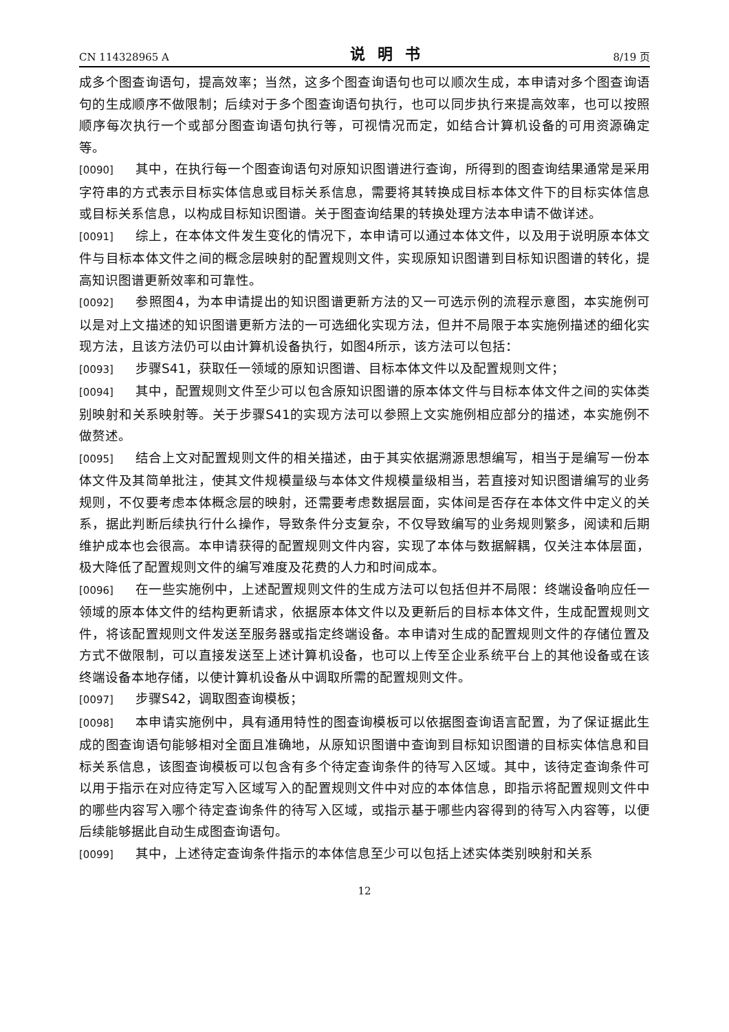CN 114328965 A 说明书 8/19 页
成多个图查询语句，提高效率；当然，这多个图查询语句也可以顺次生成，本申请对多个图查询语句的生成顺序不做限制；后续对于多个图查询语句执行，也可以同步执行来提高效率，也可以按照顺序每次执行一个或部分图查询语句执行等，可视情况而定，如结合计算机设备的可用资源确定等。
[0090] 其中，在执行每一个图查询语句对原知识图谱进行查询，所得到的图查询结果通常是采用字符串的方式表示目标实体信息或目标关系信息，需要将其转换成目标本体文件下的目标实体信息或目标关系信息，以构成目标知识图谱。关于图查询结果的转换处理方法本申请不做详述。
[0091] 综上，在本体文件发生变化的情况下，本申请可以通过本体文件，以及用于说明原本体文件与目标本体文件之间的概念层映射的配置规则文件，实现原知识图谱到目标知识图谱的转化，提高知识图谱更新效率和可靠性。
[0092] 参照图4，为本申请提出的知识图谱更新方法的又一可选示例的流程示意图，本实施例可以是对上文描述的知识图谱更新方法的一可选细化实现方法，但并不局限于本实施例描述的细化实现方法，且该方法仍可以由计算机设备执行，如图4所示，该方法可以包括：
[0093] 步骤S41，获取任一领域的原知识图谱、目标本体文件以及配置规则文件；
[0094] 其中，配置规则文件至少可以包含原知识图谱的原本体文件与目标本体文件之间的实体类别映射和关系映射等。关于步骤S41的实现方法可以参照上文实施例相应部分的描述，本实施例不做赘述。
[0095] 结合上文对配置规则文件的相关描述，由于其实依据溯源思想编写，相当于是编写一份本体文件及其简单批注，使其文件规模量级与本体文件规模量级相当，若直接对知识图谱编写的业务规则，不仅要考虑本体概念层的映射，还需要考虑数据层面，实体间是否存在本体文件中定义的关系，据此判断后续执行什么操作，导致条件分支复杂，不仅导致编写的业务规则繁多，阅读和后期维护成本也会很高。本申请获得的配置规则文件内容，实现了本体与数据解耦，仅关注本体层面，极大降低了配置规则文件的编写难度及花费的人力和时间成本。
[0096] 在一些实施例中，上述配置规则文件的生成方法可以包括但并不局限：终端设备响应任一领域的原本体文件的结构更新请求，依据原本体文件以及更新后的目标本体文件，生成配置规则文件，将该配置规则文件发送至服务器或指定终端设备。本申请对生成的配置规则文件的存储位置及方式不做限制，可以直接发送至上述计算机设备，也可以上传至企业系统平台上的其他设备或在该终端设备本地存储，以使计算机设备从中调取所需的配置规则文件。
[0097] 步骤S42，调取图查询模板；
[0098] 本申请实施例中，具有通用特性的图查询模板可以依据图查询语言配置，为了保证据此生成的图查询语句能够相对全面且准确地，从原知识图谱中查询到目标知识图谱的目标实体信息和目标关系信息，该图查询模板可以包含有多个待定查询条件的待写入区域。其中，该待定查询条件可以用于指示在对应待定写入区域写入的配置规则文件中对应的本体信息，即指示将配置规则文件中的哪些内容写入哪个待定查询条件的待写入区域，或指示基于哪些内容得到的待写入内容等，以便后续能够据此自动生成图查询语句。
[0099] 其中，上述待定查询条件指示的本体信息至少可以包括上述实体类别映射和关系
12